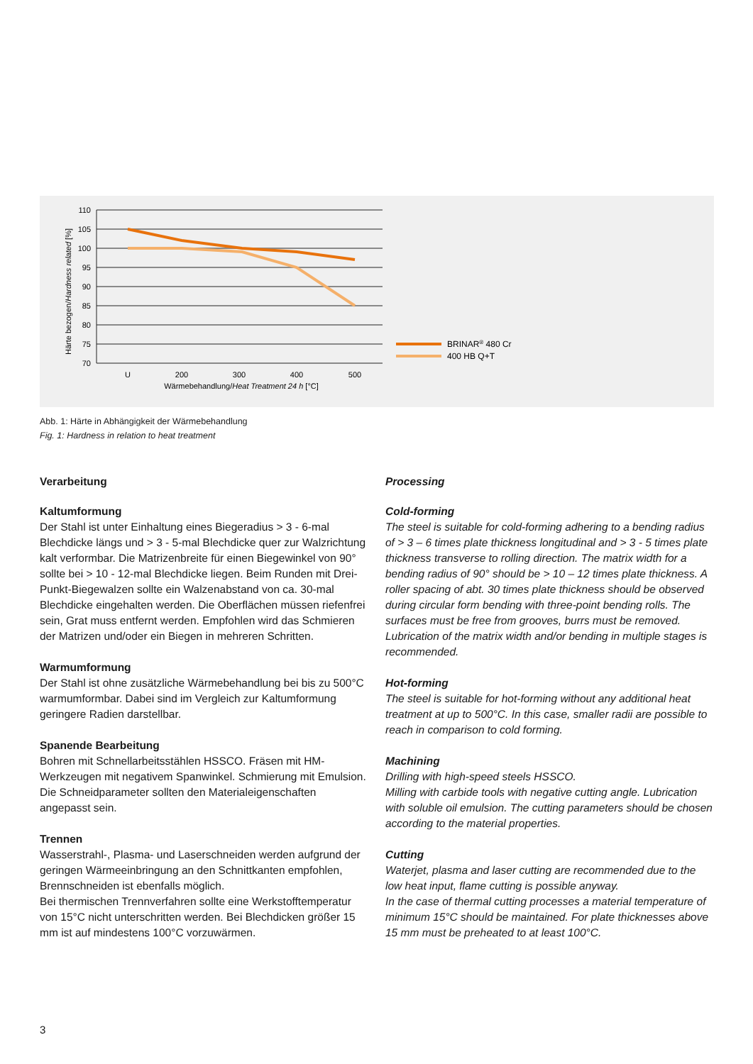110
105
100
95
90
85
80
75
70
U
200
300
400
500
Wärmebehandlung/Heat Treatment 24 h [°C]
Härte bezogen/Hardness related [%]
BRINAR® 480 Cr
400 HB Q+T
Abb. 1: Härte in Abhängigkeit der Wärmebehandlung
Fig. 1: Hardness in relation to heat treatment
Verarbeitung
Kaltumformung
Der Stahl ist unter Einhaltung eines Biegeradius > 3 - 6-mal Blechdicke längs und > 3 - 5-mal Blechdicke quer zur Walzrichtung kalt verformbar. Die Matrizenbreite für einen Biegewinkel von 90° sollte bei > 10 - 12-mal Blechdicke liegen. Beim Runden mit Drei-Punkt-Biegewalzen sollte ein Walzenabstand von ca. 30-mal Blechdicke eingehalten werden. Die Oberflächen müssen riefenfrei sein, Grat muss entfernt werden. Empfohlen wird das Schmieren der Matrizen und/oder ein Biegen in mehreren Schritten.
Warmumformung
Der Stahl ist ohne zusätzliche Wärmebehandlung bei bis zu 500°C warmumformbar. Dabei sind im Vergleich zur Kaltumformung geringere Radien darstellbar.
Spanende Bearbeitung
Bohren mit Schnellarbeitsstählen HSSCO. Fräsen mit HM-Werkzeugen mit negativem Spanwinkel. Schmierung mit Emulsion. Die Schneidparameter sollten den Materialeigenschaften angepasst sein.
Trennen
Wasserstrahl-, Plasma- und Laserschneiden werden aufgrund der geringen Wärmeeinbringung an den Schnittkanten empfohlen, Brennschneiden ist ebenfalls möglich.
Bei thermischen Trennverfahren sollte eine Werkstofftemperatur von 15°C nicht unterschritten werden. Bei Blechdicken größer 15 mm ist auf mindestens 100°C vorzuwärmen.
Processing
Cold-forming
The steel is suitable for cold-forming adhering to a bending radius of > 3 – 6 times plate thickness longitudinal and > 3 - 5 times plate thickness transverse to rolling direction. The matrix width for a bending radius of 90° should be > 10 – 12 times plate thickness. A roller spacing of abt. 30 times plate thickness should be observed during circular form bending with three-point bending rolls. The surfaces must be free from grooves, burrs must be removed. Lubrication of the matrix width and/or bending in multiple stages is recommended.
Hot-forming
The steel is suitable for hot-forming without any additional heat treatment at up to 500°C. In this case, smaller radii are possible to reach in comparison to cold forming.
Machining
Drilling with high-speed steels HSSCO.
Milling with carbide tools with negative cutting angle. Lubrication with soluble oil emulsion. The cutting parameters should be chosen according to the material properties.
Cutting
Waterjet, plasma and laser cutting are recommended due to the low heat input, flame cutting is possible anyway.
In the case of thermal cutting processes a material temperature of minimum 15°C should be maintained. For plate thicknesses above 15 mm must be preheated to at least 100°C.
3